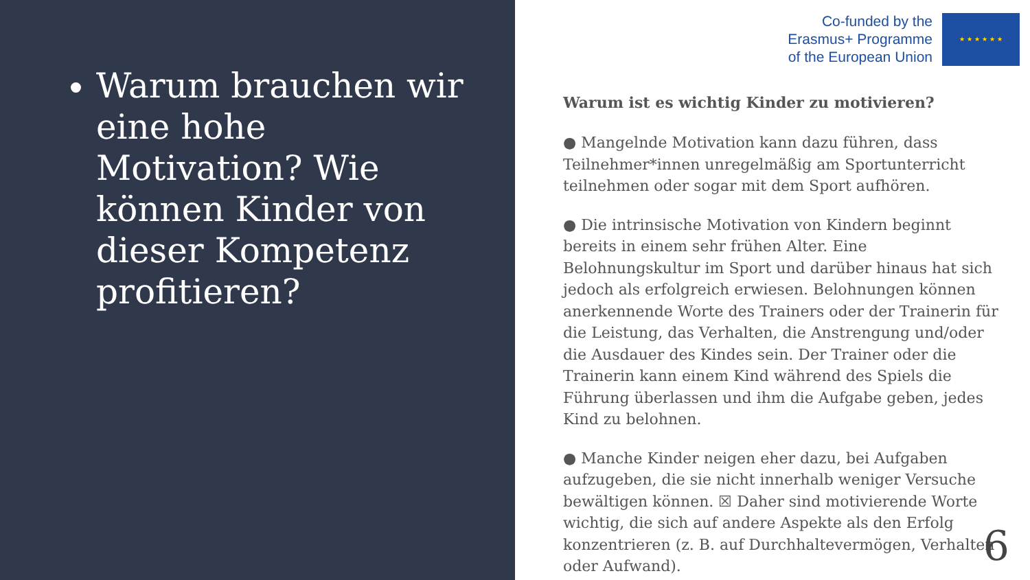Warum brauchen wir eine hohe Motivation? Wie können Kinder von dieser Kompetenz profitieren?
Co-funded by the
Erasmus+ Programme
of the European Union
★ ★ ★ ★ ★ ★
Warum ist es wichtig Kinder zu motivieren?
● Mangelnde Motivation kann dazu führen, dass Teilnehmer*innen unregelmäßig am Sportunterricht teilnehmen oder sogar mit dem Sport aufhören.
● Die intrinsische Motivation von Kindern beginnt bereits in einem sehr frühen Alter. Eine Belohnungskultur im Sport und darüber hinaus hat sich jedoch als erfolgreich erwiesen. Belohnungen können anerkennende Worte des Trainers oder der Trainerin für die Leistung, das Verhalten, die Anstrengung und/oder die Ausdauer des Kindes sein. Der Trainer oder die Trainerin kann einem Kind während des Spiels die Führung überlassen und ihm die Aufgabe geben, jedes Kind zu belohnen.
● Manche Kinder neigen eher dazu, bei Aufgaben aufzugeben, die sie nicht innerhalb weniger Versuche bewältigen können. ☒ Daher sind motivierende Worte wichtig, die sich auf andere Aspekte als den Erfolg konzentrieren (z. B. auf Durchhaltevermögen, Verhalten oder Aufwand).
6